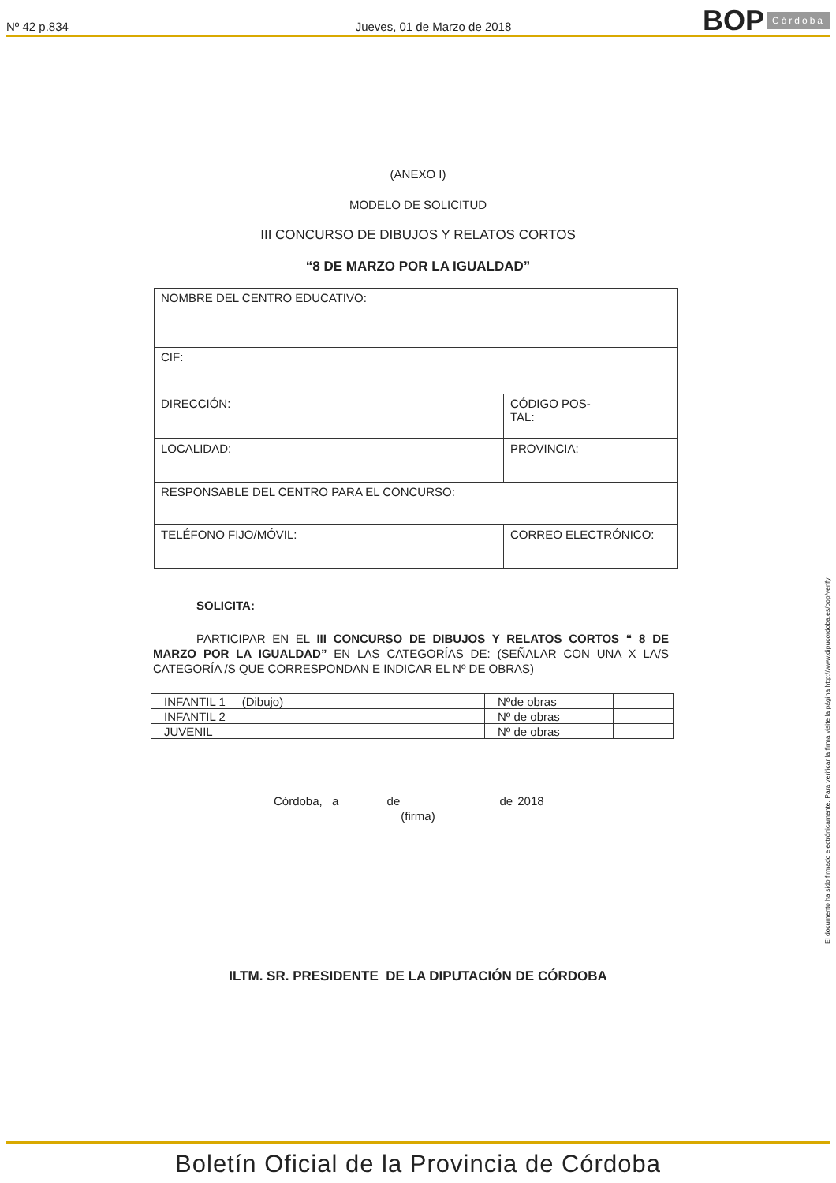Nº 42 p.834
Jueves, 01 de Marzo de 2018
BOP Córdoba
(ANEXO I)
MODELO DE SOLICITUD
III CONCURSO DE DIBUJOS Y RELATOS CORTOS
“8 DE MARZO POR LA IGUALDAD”
| NOMBRE DEL CENTRO EDUCATIVO: | |
| CIF: | |
| DIRECCIÓN: | CÓDIGO POS- TAL: |
| LOCALIDAD: | PROVINCIA: |
| RESPONSABLE DEL CENTRO PARA EL CONCURSO: | |
| TELÉFONO FIJO/MÓVIL: | CORREO ELECTRÓNICO: |
SOLICITA:
PARTICIPAR EN EL III CONCURSO DE DIBUJOS Y RELATOS CORTOS “ 8 DE MARZO POR LA IGUALDAD” EN LAS CATEGORÍAS DE: (SEÑALAR CON UNA X LA/S CATEGORÍA /S QUE CORRESPONDAN E INDICAR EL Nº DE OBRAS)
| INFANTIL 1 (Dibujo) | Nºde obras | |
| INFANTIL 2 | Nº de obras | |
| JUVENIL | Nº de obras | |
Córdoba, a de de 2018
(firma)
ILTM. SR. PRESIDENTE DE LA DIPUTACIÓN DE CÓRDOBA
El documento ha sido firmado electrónicamente. Para verificar la firma visite la página http://www.dipucordoba.es/bop/verify
Boletín Oficial de la Provincia de Córdoba